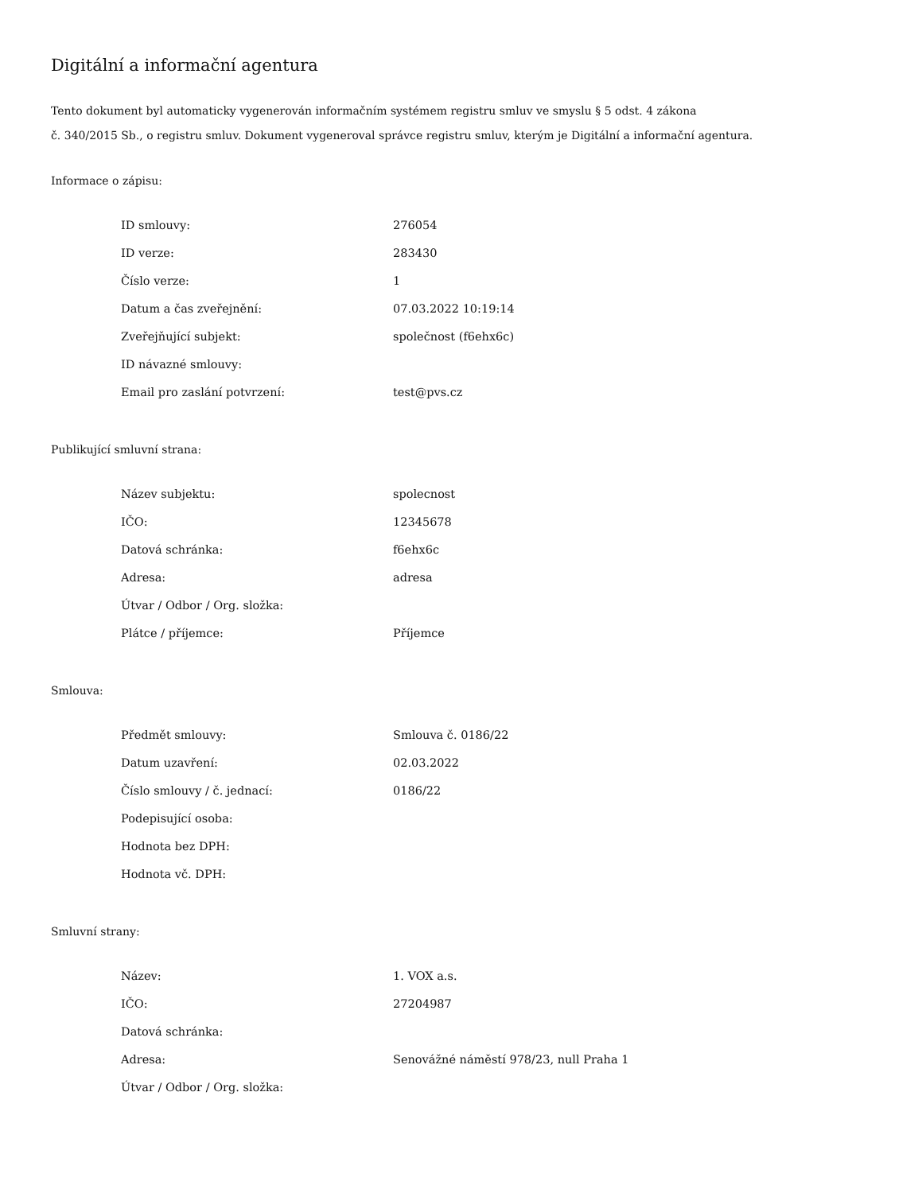Digitální a informační agentura
Tento dokument byl automaticky vygenerován informačním systémem registru smluv ve smyslu § 5 odst. 4 zákona
č. 340/2015 Sb., o registru smluv. Dokument vygeneroval správce registru smluv, kterým je Digitální a informační agentura.
Informace o zápisu:
| ID smlouvy: | 276054 |
| ID verze: | 283430 |
| Číslo verze: | 1 |
| Datum a čas zveřejnění: | 07.03.2022 10:19:14 |
| Zveřejňující subjekt: | společnost (f6ehx6c) |
| ID návazné smlouvy: | |
| Email pro zaslání potvrzení: | test@pvs.cz |
Publikující smluvní strana:
| Název subjektu: | spolecnost |
| IČO: | 12345678 |
| Datová schránka: | f6ehx6c |
| Adresa: | adresa |
| Útvar / Odbor / Org. složka: | |
| Plátce / příjemce: | Příjemce |
Smlouva:
| Předmět smlouvy: | Smlouva č. 0186/22 |
| Datum uzavření: | 02.03.2022 |
| Číslo smlouvy / č. jednací: | 0186/22 |
| Podepisující osoba: | |
| Hodnota bez DPH: | |
| Hodnota vč. DPH: | |
Smluvní strany:
| Název: | 1. VOX a.s. |
| IČO: | 27204987 |
| Datová schránka: | |
| Adresa: | Senovážné náměstí 978/23, null Praha 1 |
| Útvar / Odbor / Org. složka: | |